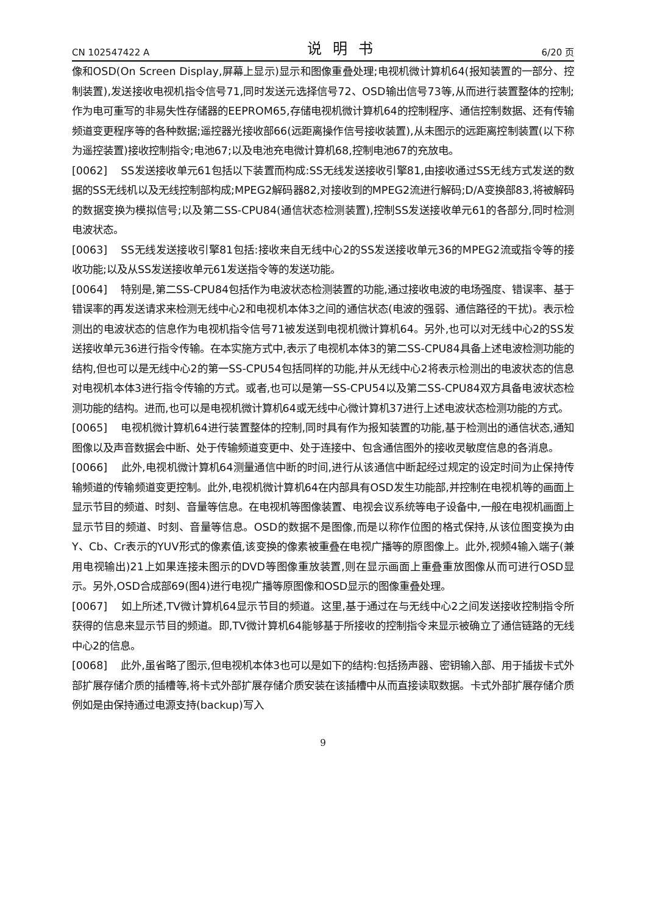CN 102547422 A 说明书 6/20 页
像和OSD(On Screen Display,屏幕上显示)显示和图像重叠处理;电视机微计算机64(报知装置的一部分、控制装置),发送接收电视机指令信号71,同时发送元选择信号72、OSD输出信号73等,从而进行装置整体的控制;作为电可重写的非易失性存储器的EEPROM65,存储电视机微计算机64的控制程序、通信控制数据、还有传输频道变更程序等的各种数据;遥控器光接收部66(远距离操作信号接收装置),从未图示的远距离控制装置(以下称为遥控装置)接收控制指令;电池67;以及电池充电微计算机68,控制电池67的充放电。
[0062] SS发送接收单元61包括以下装置而构成:SS无线发送接收引擎81,由接收通过SS无线方式发送的数据的SS无线机以及无线控制部构成;MPEG2解码器82,对接收到的MPEG2流进行解码;D/A变换部83,将被解码的数据变换为模拟信号;以及第二SS-CPU84(通信状态检测装置),控制SS发送接收单元61的各部分,同时检测电波状态。
[0063] SS无线发送接收引擎81包括:接收来自无线中心2的SS发送接收单元36的MPEG2流或指令等的接收功能;以及从SS发送接收单元61发送指令等的发送功能。
[0064] 特别是,第二SS-CPU84包括作为电波状态检测装置的功能,通过接收电波的电场强度、错误率、基于错误率的再发送请求来检测无线中心2和电视机本体3之间的通信状态(电波的强弱、通信路径的干扰)。表示检测出的电波状态的信息作为电视机指令信号71被发送到电视机微计算机64。另外,也可以对无线中心2的SS发送接收单元36进行指令传输。在本实施方式中,表示了电视机本体3的第二SS-CPU84具备上述电波检测功能的结构,但也可以是无线中心2的第一SS-CPU54包括同样的功能,并从无线中心2将表示检测出的电波状态的信息对电视机本体3进行指令传输的方式。或者,也可以是第一SS-CPU54以及第二SS-CPU84双方具备电波状态检测功能的结构。进而,也可以是电视机微计算机64或无线中心微计算机37进行上述电波状态检测功能的方式。
[0065] 电视机微计算机64进行装置整体的控制,同时具有作为报知装置的功能,基于检测出的通信状态,通知图像以及声音数据会中断、处于传输频道变更中、处于连接中、包含通信图外的接收灵敏度信息的各消息。
[0066] 此外,电视机微计算机64测量通信中断的时间,进行从该通信中断起经过规定的设定时间为止保持传输频道的传输频道变更控制。此外,电视机微计算机64在内部具有OSD发生功能部,并控制在电视机等的画面上显示节目的频道、时刻、音量等信息。在电视机等图像装置、电视会议系统等电子设备中,一般在电视机画面上显示节目的频道、时刻、音量等信息。OSD的数据不是图像,而是以称作位图的格式保持,从该位图变换为由Y、Cb、Cr表示的YUV形式的像素值,该变换的像素被重叠在电视广播等的原图像上。此外,视频4输入端子(兼用电视输出)21上如果连接未图示的DVD等图像重放装置,则在显示画面上重叠重放图像从而可进行OSD显示。另外,OSD合成部69(图4)进行电视广播等原图像和OSD显示的图像重叠处理。
[0067] 如上所述,TV微计算机64显示节目的频道。这里,基于通过在与无线中心2之间发送接收控制指令所获得的信息来显示节目的频道。即,TV微计算机64能够基于所接收的控制指令来显示被确立了通信链路的无线中心2的信息。
[0068] 此外,虽省略了图示,但电视机本体3也可以是如下的结构:包括扬声器、密钥输入部、用于插拔卡式外部扩展存储介质的插槽等,将卡式外部扩展存储介质安装在该插槽中从而直接读取数据。卡式外部扩展存储介质例如是由保持通过电源支持(backup)写入
9